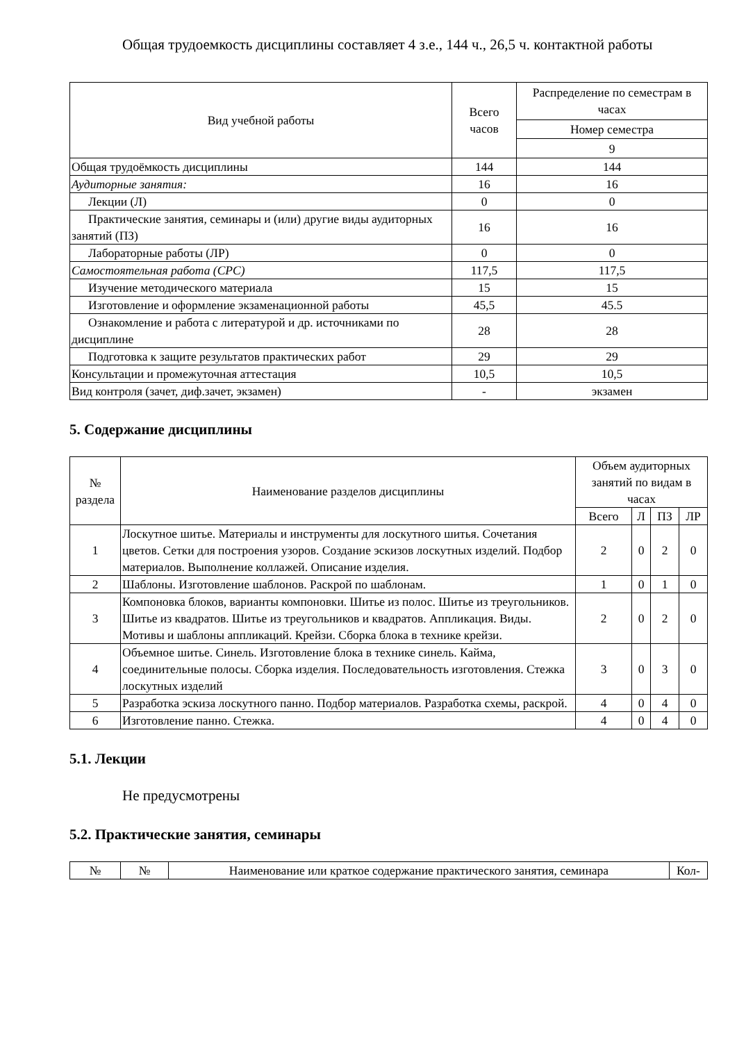Общая трудоемкость дисциплины составляет 4 з.е., 144 ч., 26,5 ч. контактной работы
| Вид учебной работы | Всего часов | Распределение по семестрам в часах |
| --- | --- | --- |
| | | Номер семестра |
| | | 9 |
| Общая трудоёмкость дисциплины | 144 | 144 |
| Аудиторные занятия: | 16 | 16 |
| Лекции (Л) | 0 | 0 |
| Практические занятия, семинары и (или) другие виды аудиторных занятий (ПЗ) | 16 | 16 |
| Лабораторные работы (ЛР) | 0 | 0 |
| Самостоятельная работа (СРС) | 117,5 | 117,5 |
| Изучение методического материала | 15 | 15 |
| Изготовление и оформление экзаменационной работы | 45,5 | 45.5 |
| Ознакомление и работа с литературой и др. источниками по дисциплине | 28 | 28 |
| Подготовка к защите результатов практических работ | 29 | 29 |
| Консультации и промежуточная аттестация | 10,5 | 10,5 |
| Вид контроля (зачет, диф.зачет, экзамен) | - | экзамен |
5. Содержание дисциплины
| № раздела | Наименование разделов дисциплины | Объем аудиторных занятий по видам в часах | | | |
| --- | --- | --- | --- | --- | --- |
| | | Всего | Л | ПЗ | ЛР |
| 1 | Лоскутное шитье. Материалы и инструменты для лоскутного шитья. Сочетания цветов. Сетки для построения узоров. Создание эскизов лоскутных изделий. Подбор материалов. Выполнение коллажей. Описание изделия. | 2 | 0 | 2 | 0 |
| 2 | Шаблоны. Изготовление шаблонов. Раскрой по шаблонам. | 1 | 0 | 1 | 0 |
| 3 | Компоновка блоков, варианты компоновки. Шитье из полос. Шитье из треугольников. Шитье из квадратов. Шитье из треугольников и квадратов. Аппликация. Виды. Мотивы и шаблоны аппликаций. Крейзи. Сборка блока в технике крейзи. | 2 | 0 | 2 | 0 |
| 4 | Объемное шитье. Синель. Изготовление блока в технике синель. Кайма, соединительные полосы. Сборка изделия. Последовательность изготовления. Стежка лоскутных изделий | 3 | 0 | 3 | 0 |
| 5 | Разработка эскиза лоскутного панно. Подбор материалов. Разработка схемы, раскрой. | 4 | 0 | 4 | 0 |
| 6 | Изготовление панно. Стежка. | 4 | 0 | 4 | 0 |
5.1. Лекции
Не предусмотрены
5.2. Практические занятия, семинары
| № | № | Наименование или краткое содержание практического занятия, семинара | Кол- |
| --- | --- | --- | --- |